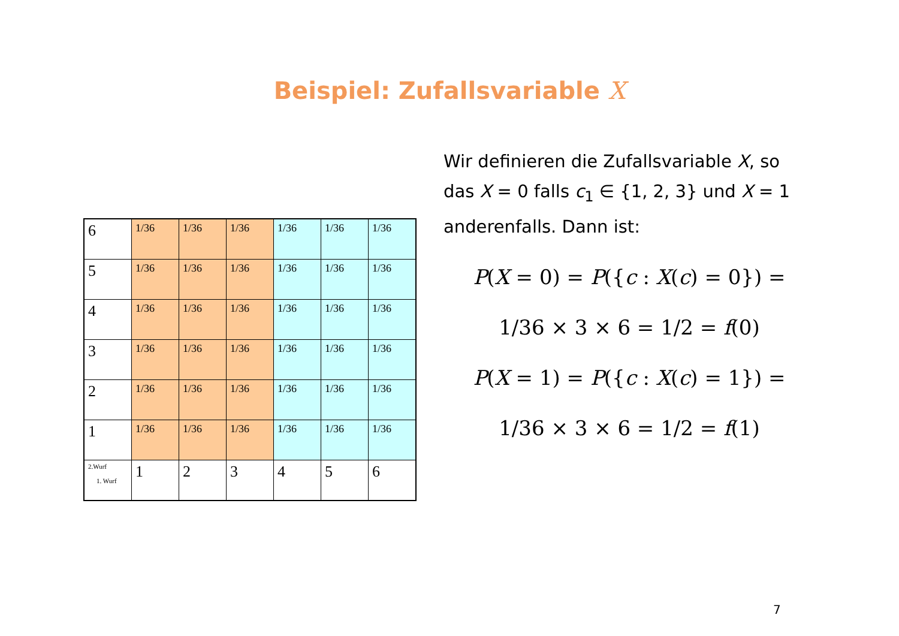Beispiel: Zufallsvariable X
| 6 | 1/36 | 1/36 | 1/36 | 1/36 | 1/36 | 1/36 |
| 5 | 1/36 | 1/36 | 1/36 | 1/36 | 1/36 | 1/36 |
| 4 | 1/36 | 1/36 | 1/36 | 1/36 | 1/36 | 1/36 |
| 3 | 1/36 | 1/36 | 1/36 | 1/36 | 1/36 | 1/36 |
| 2 | 1/36 | 1/36 | 1/36 | 1/36 | 1/36 | 1/36 |
| 1 | 1/36 | 1/36 | 1/36 | 1/36 | 1/36 | 1/36 |
| 2.Wurf 1. Wurf | 1 | 2 | 3 | 4 | 5 | 6 |
Wir definieren die Zufallsvariable X, so das X = 0 falls c<sub>1</sub> ∈ {1, 2, 3} und X = 1 anderenfalls. Dann ist:
P(X = 0) = P({c : X(c) = 0}) =
1/36 × 3 × 6 = 1/2 = f(0)
P(X = 1) = P({c : X(c) = 1}) =
1/36 × 3 × 6 = 1/2 = f(1)
7